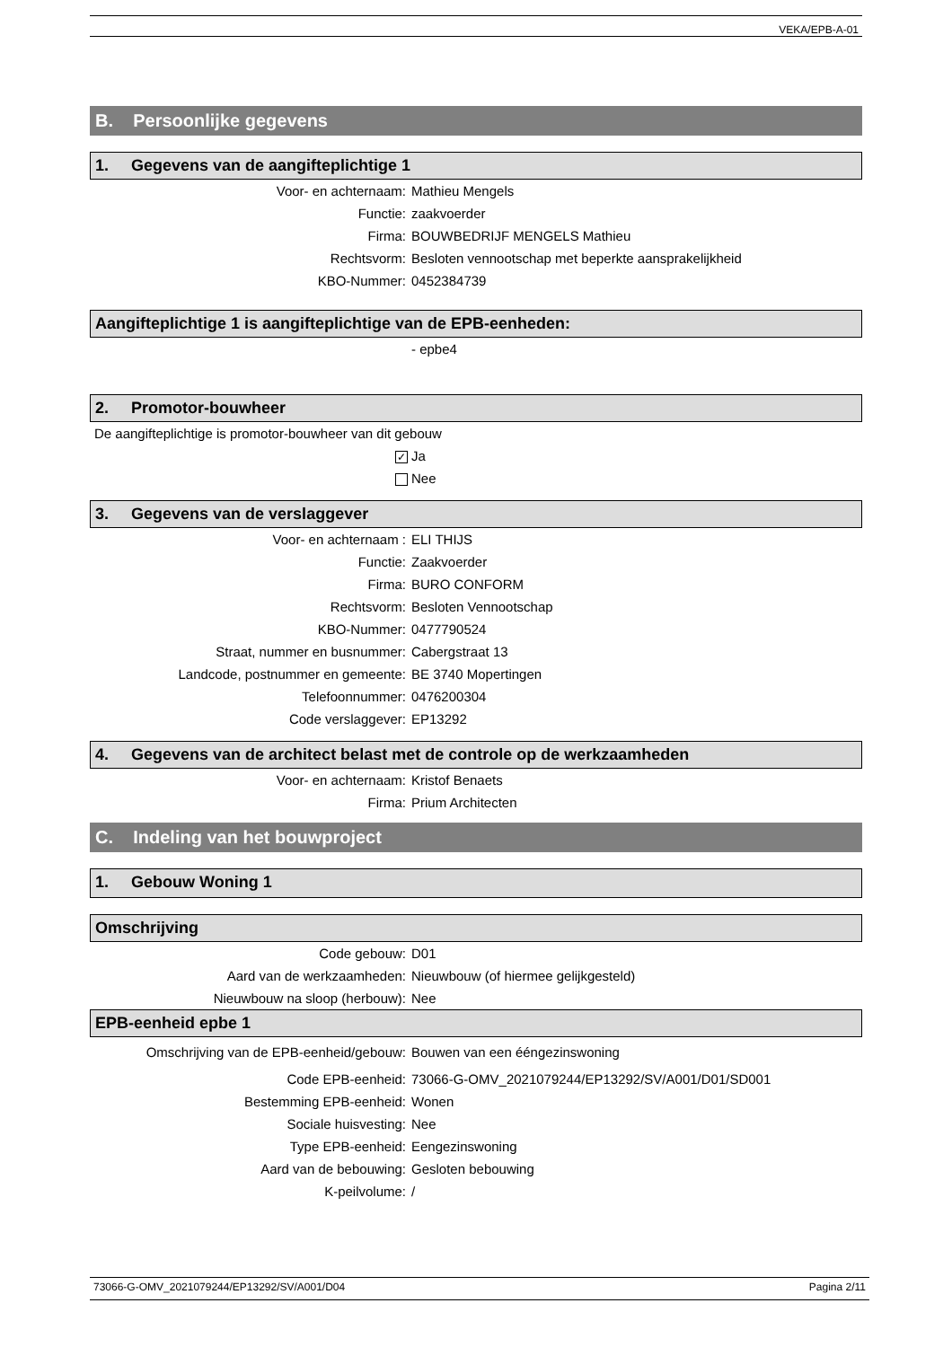VEKA/EPB-A-01
B. Persoonlijke gegevens
1. Gegevens van de aangifteplichtige 1
Voor- en achternaam: Mathieu Mengels
Functie: zaakvoerder
Firma: BOUWBEDRIJF MENGELS Mathieu
Rechtsvorm: Besloten vennootschap met beperkte aansprakelijkheid
KBO-Nummer: 0452384739
Aangifteplichtige 1 is aangifteplichtige van de EPB-eenheden:
- epbe4
2. Promotor-bouwheer
De aangifteplichtige is promotor-bouwheer van dit gebouw
✓ Ja
Nee
3. Gegevens van de verslaggever
Voor- en achternaam : ELI THIJS
Functie: Zaakvoerder
Firma: BURO CONFORM
Rechtsvorm: Besloten Vennootschap
KBO-Nummer: 0477790524
Straat, nummer en busnummer: Cabergstraat 13
Landcode, postnummer en gemeente: BE 3740 Mopertingen
Telefoonnummer: 0476200304
Code verslaggever: EP13292
4. Gegevens van de architect belast met de controle op de werkzaamheden
Voor- en achternaam: Kristof Benaets
Firma: Prium Architecten
C. Indeling van het bouwproject
1. Gebouw Woning 1
Omschrijving
Code gebouw: D01
Aard van de werkzaamheden: Nieuwbouw (of hiermee gelijkgesteld)
Nieuwbouw na sloop (herbouw): Nee
EPB-eenheid epbe 1
Omschrijving van de EPB-eenheid/gebouw: Bouwen van een ééngezinswoning
Code EPB-eenheid: 73066-G-OMV_2021079244/EP13292/SV/A001/D01/SD001
Bestemming EPB-eenheid: Wonen
Sociale huisvesting: Nee
Type EPB-eenheid: Eengezinswoning
Aard van de bebouwing: Gesloten bebouwing
K-peilvolume: /
73066-G-OMV_2021079244/EP13292/SV/A001/D04 Pagina 2/11